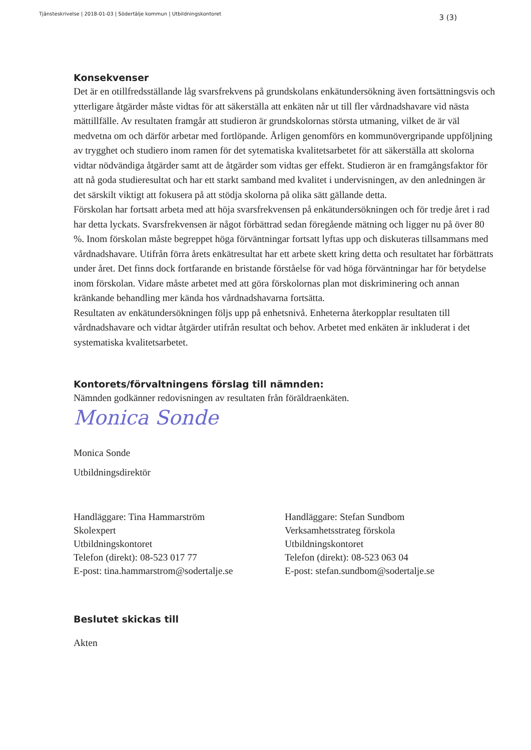Tjänsteskrivelse | 2018-01-03 | Södertälje kommun | Utbildningskontoret 3 (3)
Konsekvenser
Det är en otillfredsställande låg svarsfrekvens på grundskolans enkätundersökning även fortsättningsvis och ytterligare åtgärder måste vidtas för att säkerställa att enkäten når ut till fler vårdnadshavare vid nästa mättillfälle. Av resultaten framgår att studieron är grundskolornas största utmaning, vilket de är väl medvetna om och därför arbetar med fortlöpande. Årligen genomförs en kommunövergripande uppföljning av trygghet och studiero inom ramen för det sytematiska kvalitetsarbetet för att säkerställa att skolorna vidtar nödvändiga åtgärder samt att de åtgärder som vidtas ger effekt. Studieron är en framgångsfaktor för att nå goda studieresultat och har ett starkt samband med kvalitet i undervisningen, av den anledningen är det särskilt viktigt att fokusera på att stödja skolorna på olika sätt gällande detta.
Förskolan har fortsatt arbeta med att höja svarsfrekvensen på enkätundersökningen och för tredje året i rad har detta lyckats. Svarsfrekvensen är något förbättrad sedan föregående mätning och ligger nu på över 80 %. Inom förskolan måste begreppet höga förväntningar fortsatt lyftas upp och diskuteras tillsammans med vårdnadshavare. Utifrån förra årets enkätresultat har ett arbete skett kring detta och resultatet har förbättrats under året. Det finns dock fortfarande en bristande förståelse för vad höga förväntningar har för betydelse inom förskolan. Vidare måste arbetet med att göra förskolornas plan mot diskriminering och annan kränkande behandling mer kända hos vårdnadshavarna fortsätta.
Resultaten av enkätundersökningen följs upp på enhetsnivå. Enheterna återkopplar resultaten till vårdnadshavare och vidtar åtgärder utifrån resultat och behov. Arbetet med enkäten är inkluderat i det systematiska kvalitetsarbetet.
Kontorets/förvaltningens förslag till nämnden:
Nämnden godkänner redovisningen av resultaten från föräldraenkäten.
Monica Sonde
Monica Sonde
Utbildningsdirektör
Handläggare: Tina Hammarström
Skolexpert
Utbildningskontoret
Telefon (direkt): 08-523 017 77
E-post: tina.hammarstrom@sodertalje.se
Handläggare: Stefan Sundbom
Verksamhetsstrateg förskola
Utbildningskontoret
Telefon (direkt): 08-523 063 04
E-post: stefan.sundbom@sodertalje.se
Beslutet skickas till
Akten